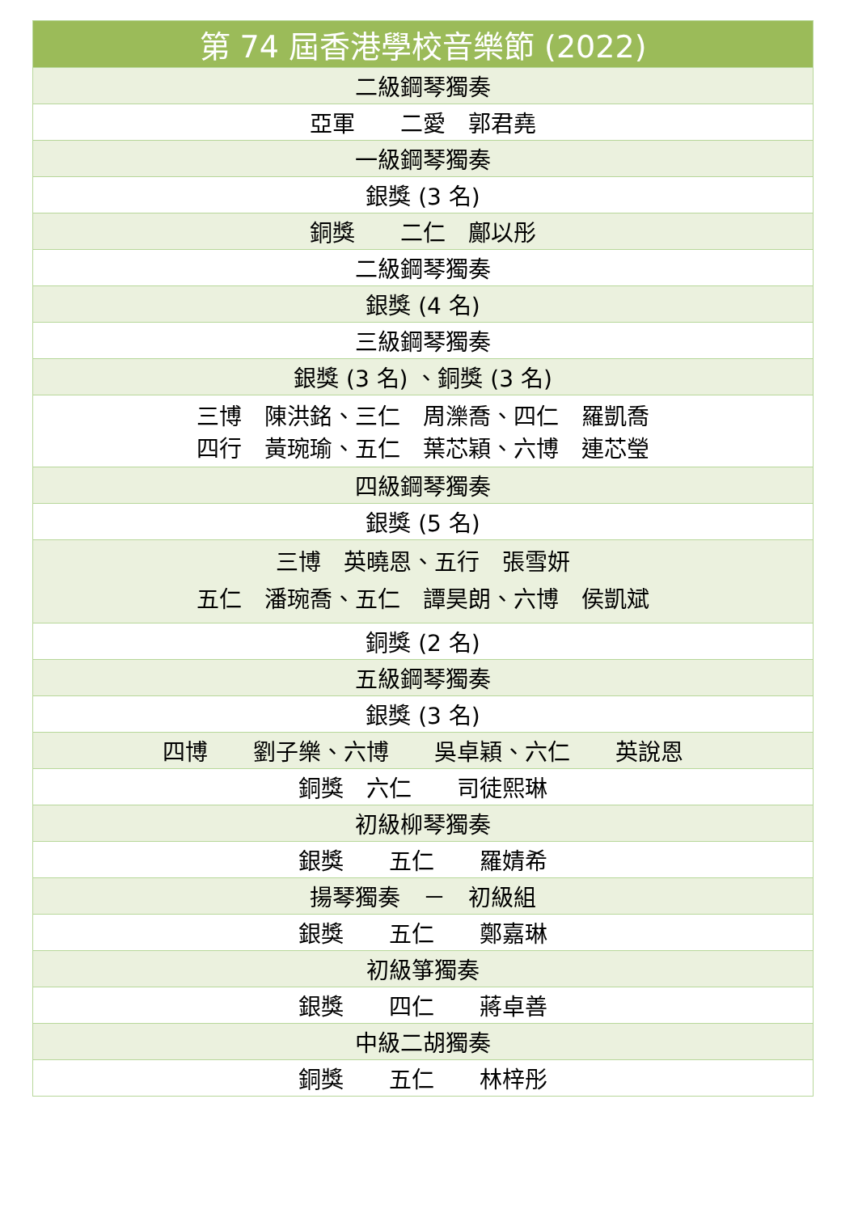| 第 74 屆香港學校音樂節 (2022) |
| --- |
| 二級鋼琴獨奏 |
| 亞軍 二愛 郭君堯 |
| 一級鋼琴獨奏 |
| 銀獎 (3 名) |
| 銅獎 二仁 鄺以彤 |
| 二級鋼琴獨奏 |
| 銀獎 (4 名) |
| 三級鋼琴獨奏 |
| 銀獎 (3 名) 、銅獎 (3 名) |
| 三博 陳洪銘、三仁 周濼喬、四仁 羅凱喬 四行 黃琬瑜、五仁 葉芯穎、六博 連芯瑩 |
| 四級鋼琴獨奏 |
| 銀獎 (5 名) |
| 三博 英曉恩、五行 張雪妍 五仁 潘琬喬、五仁 譚昊朗、六博 侯凱斌 |
| 銅獎 (2 名) |
| 五級鋼琴獨奏 |
| 銀獎 (3 名) |
| 四博 劉子樂、六博 吳卓穎、六仁 英說恩 |
| 銅獎 六仁 司徒熙琳 |
| 初級柳琴獨奏 |
| 銀獎 五仁 羅婧希 |
| 揚琴獨奏 － 初級組 |
| 銀獎 五仁 鄭嘉琳 |
| 初級箏獨奏 |
| 銀獎 四仁 蔣卓善 |
| 中級二胡獨奏 |
| 銅獎 五仁 林梓彤 |